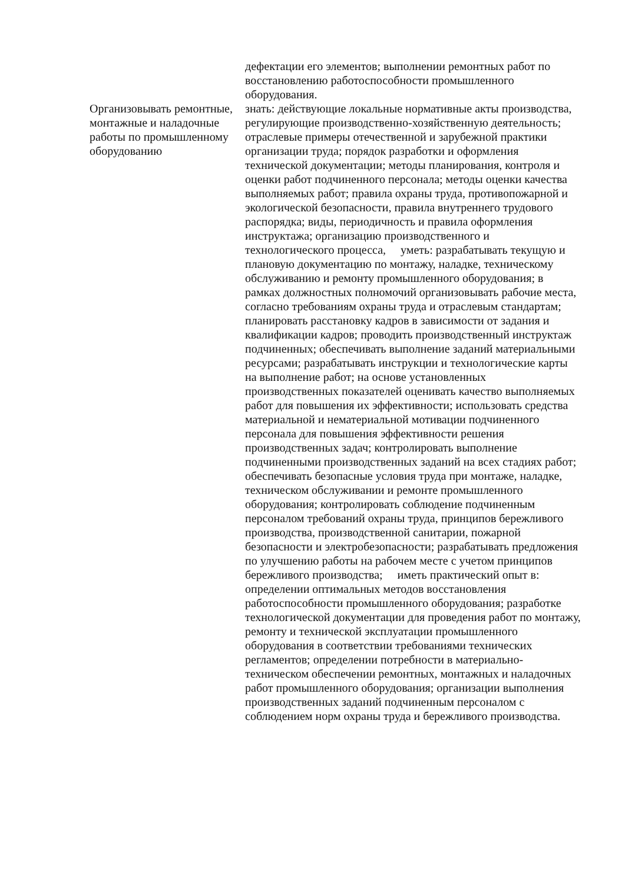| | дефектации его элементов; выполнении ремонтных работ по восстановлению работоспособности промышленного оборудования. |
| Организовывать ремонтные, монтажные и наладочные работы по промышленному оборудованию | знать: действующие локальные нормативные акты производства, регулирующие производственно-хозяйственную деятельность; отраслевые примеры отечественной и зарубежной практики организации труда; порядок разработки и оформления технической документации; методы планирования, контроля и оценки работ подчиненного персонала; методы оценки качества выполняемых работ; правила охраны труда, противопожарной и экологической безопасности, правила внутреннего трудового распорядка; виды, периодичность и правила оформления инструктажа; организацию производственного и технологического процесса, уметь: разрабатывать текущую и плановую документацию по монтажу, наладке, техническому обслуживанию и ремонту промышленного оборудования; в рамках должностных полномочий организовывать рабочие места, согласно требованиям охраны труда и отраслевым стандартам; планировать расстановку кадров в зависимости от задания и квалификации кадров; проводить производственный инструктаж подчиненных; обеспечивать выполнение заданий материальными ресурсами; разрабатывать инструкции и технологические карты на выполнение работ; на основе установленных производственных показателей оценивать качество выполняемых работ для повышения их эффективности; использовать средства материальной и нематериальной мотивации подчиненного персонала для повышения эффективности решения производственных задач; контролировать выполнение подчиненными производственных заданий на всех стадиях работ; обеспечивать безопасные условия труда при монтаже, наладке, техническом обслуживании и ремонте промышленного оборудования; контролировать соблюдение подчиненным персоналом требований охраны труда, принципов бережливого производства, производственной санитарии, пожарной безопасности и электробезопасности; разрабатывать предложения по улучшению работы на рабочем месте с учетом принципов бережливого производства; иметь практический опыт в: определении оптимальных методов восстановления работоспособности промышленного оборудования; разработке технологической документации для проведения работ по монтажу, ремонту и технической эксплуатации промышленного оборудования в соответствии требованиями технических регламентов; определении потребности в материально-техническом обеспечении ремонтных, монтажных и наладочных работ промышленного оборудования; организации выполнения производственных заданий подчиненным персоналом с соблюдением норм охраны труда и бережливого производства. |